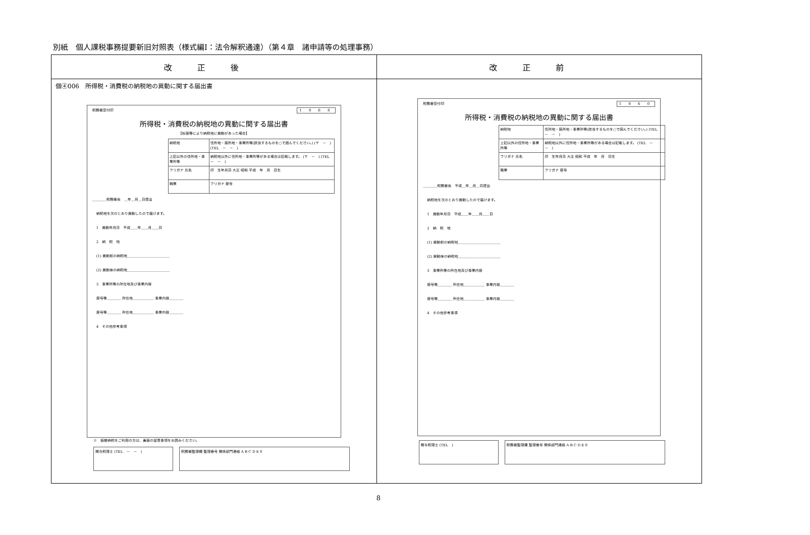別紙　個人課税事務提要新旧対照表（様式編Ⅰ：法令解釈通達）（第４章　諸申請等の処理事務）
| 改正後 | 改正前 |
| 個④006 所得税・消費税の納税地の異動に関する届出書 税務署受付印 1 0 6 0 所得税・消費税の納税地の異動に関する届出書 【転居等により納税地に異動があった場合】 / 納税地 / 住所地・居所地・事業所等(該当するものを○で囲んでください。) (〒 － ) (TEL － － ) / / 上記以外の住所地・事業所等 / 納税地以外に住所地・事業所等がある場合は記載します。 (〒 － ) (TEL － － ) / / フリガナ 氏名 / 印 生年月日 大正 昭和 平成 年 月 日生 / / 職業 / フリガナ 屋号 / ＿＿＿＿税務署長 ＿年＿月＿日提出 納税地を次のとおり異動したので届けます。 1 異動年月日 平成＿＿年＿＿月＿＿日 2 納 税 地 (1) 異動前の納税地＿＿＿＿＿＿＿＿＿＿＿＿ (2) 異動後の納税地＿＿＿＿＿＿＿＿＿＿＿＿ 3 事業所等の所在地及び事業内容 屋号等＿＿＿＿ 所在地＿＿＿＿＿＿ 事業内容＿＿＿＿ 屋号等＿＿＿＿ 所在地＿＿＿＿＿＿ 事業内容＿＿＿＿ 4 その他参考事項 ※ 振替納税をご利用の方は、裏面の留意事項をお読みください。 関与税理士 (TEL － － ) 税務署整理欄 整理番号 関係部門連絡 A B C D E 0 | 税務署受付印 1 0 6 0 所得税・消費税の納税地の異動に関する届出書 / 納税地 / 住所地・居所地・事業所等(該当するものを○で囲んでください。) (TEL － － ) / / 上記以外の住所地・事業所等 / 納税地以外に住所地・事業所等がある場合は記載します。 (TEL － － ) / / フリガナ 氏名 / 印 生年月日 大正 昭和 平成 年 月 日生 / / 職業 / フリガナ 屋号 / ＿＿＿＿税務署長 平成＿年＿月＿日提出 納税地を次のとおり異動したので届けます。 1 異動年月日 平成＿＿年＿＿月＿＿日 2 納 税 地 (1) 異動前の納税地＿＿＿＿＿＿＿＿＿＿＿＿ (2) 異動後の納税地＿＿＿＿＿＿＿＿＿＿＿＿ 3 事業所等の所在地及び事業内容 屋号等＿＿＿＿ 所在地＿＿＿＿＿＿ 事業内容＿＿＿＿ 屋号等＿＿＿＿ 所在地＿＿＿＿＿＿ 事業内容＿＿＿＿ 4 その他参考事項 関与税理士 (TEL ) 税務署整理欄 整理番号 関係部門連絡 A B C D E 0 |
8